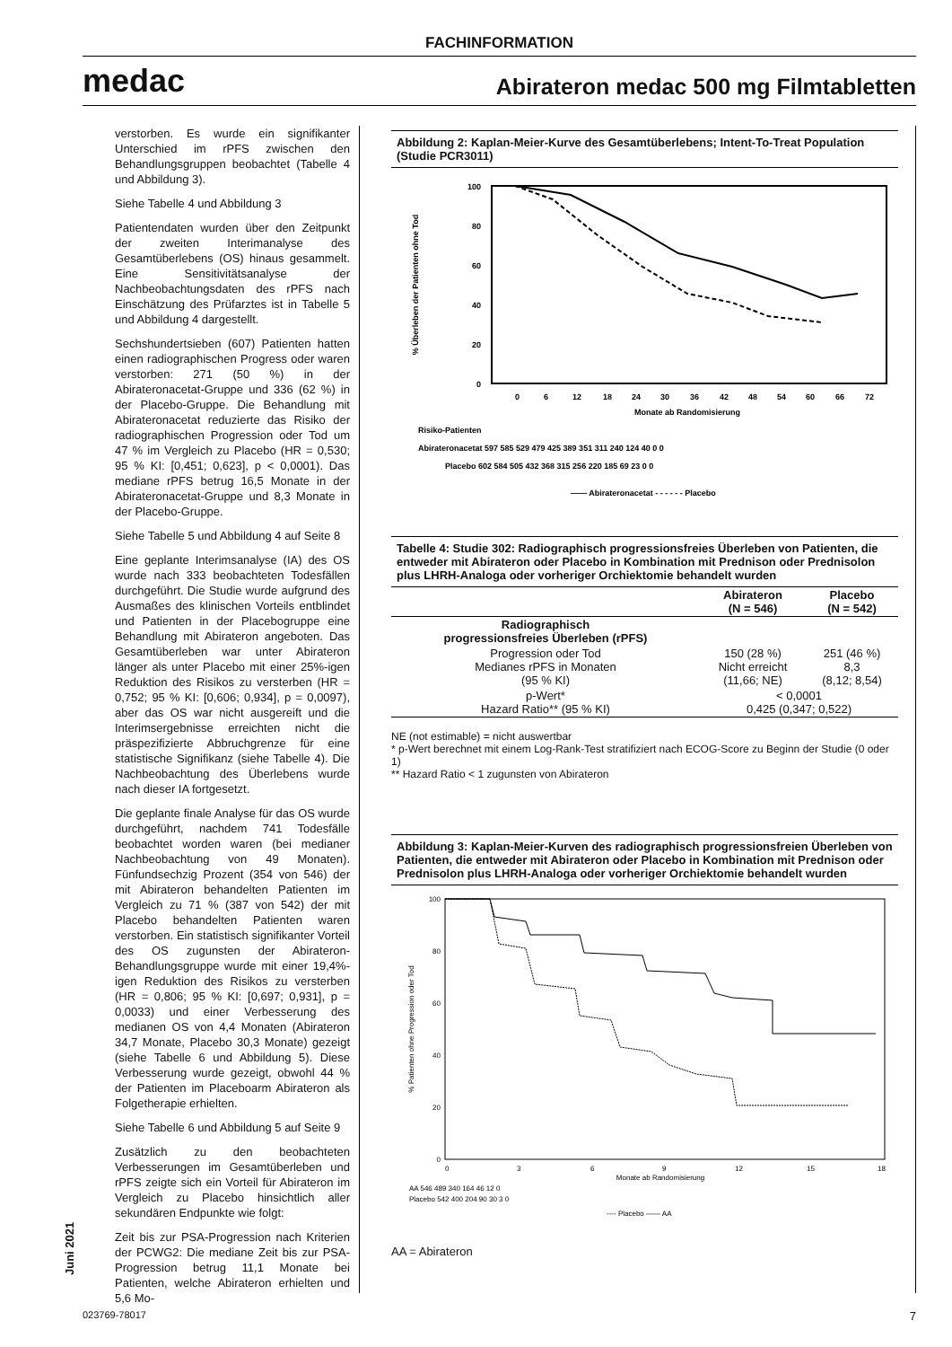FACHINFORMATION
medac Abirateron medac 500 mg Filmtabletten
verstorben. Es wurde ein signifikanter Unterschied im rPFS zwischen den Behandlungsgruppen beobachtet (Tabelle 4 und Abbildung 3).
Siehe Tabelle 4 und Abbildung 3
Patientendaten wurden über den Zeitpunkt der zweiten Interimanalyse des Gesamtüberlebens (OS) hinaus gesammelt. Eine Sensitivitätsanalyse der Nachbeobachtungsdaten des rPFS nach Einschätzung des Prüfarztes ist in Tabelle 5 und Abbildung 4 dargestellt.
Sechshundertsieben (607) Patienten hatten einen radiographischen Progress oder waren verstorben: 271 (50 %) in der Abirateronacetat-Gruppe und 336 (62 %) in der Placebo-Gruppe. Die Behandlung mit Abirateronacetat reduzierte das Risiko der radiographischen Progression oder Tod um 47 % im Vergleich zu Placebo (HR = 0,530; 95 % KI: [0,451; 0,623], p < 0,0001). Das mediane rPFS betrug 16,5 Monate in der Abirateronacetat-Gruppe und 8,3 Monate in der Placebo-Gruppe.
Siehe Tabelle 5 und Abbildung 4 auf Seite 8
Eine geplante Interimsanalyse (IA) des OS wurde nach 333 beobachteten Todesfällen durchgeführt. Die Studie wurde aufgrund des Ausmaßes des klinischen Vorteils entblindet und Patienten in der Placebogruppe eine Behandlung mit Abirateron angeboten. Das Gesamtüberleben war unter Abirateron länger als unter Placebo mit einer 25%-igen Reduktion des Risikos zu versterben (HR = 0,752; 95 % KI: [0,606; 0,934], p = 0,0097), aber das OS war nicht ausgereift und die Interimsergebnisse erreichten nicht die präspezifizierte Abbruchgrenze für eine statistische Signifikanz (siehe Tabelle 4). Die Nachbeobachtung des Überlebens wurde nach dieser IA fortgesetzt.
Die geplante finale Analyse für das OS wurde durchgeführt, nachdem 741 Todesfälle beobachtet worden waren (bei medianer Nachbeobachtung von 49 Monaten). Fünfundsechzig Prozent (354 von 546) der mit Abirateron behandelten Patienten im Vergleich zu 71 % (387 von 542) der mit Placebo behandelten Patienten waren verstorben. Ein statistisch signifikanter Vorteil des OS zugunsten der Abirateron-Behandlungsgruppe wurde mit einer 19,4%-igen Reduktion des Risikos zu versterben (HR = 0,806; 95 % KI: [0,697; 0,931], p = 0,0033) und einer Verbesserung des medianen OS von 4,4 Monaten (Abirateron 34,7 Monate, Placebo 30,3 Monate) gezeigt (siehe Tabelle 6 und Abbildung 5). Diese Verbesserung wurde gezeigt, obwohl 44 % der Patienten im Placeboarm Abirateron als Folgetherapie erhielten.
Siehe Tabelle 6 und Abbildung 5 auf Seite 9
Zusätzlich zu den beobachteten Verbesserungen im Gesamtüberleben und rPFS zeigte sich ein Vorteil für Abirateron im Vergleich zu Placebo hinsichtlich aller sekundären Endpunkte wie folgt:
Zeit bis zur PSA-Progression nach Kriterien der PCWG2: Die mediane Zeit bis zur PSA-Progression betrug 11,1 Monate bei Patienten, welche Abirateron erhielten und 5,6 Mo-
Abbildung 2: Kaplan-Meier-Kurve des Gesamtüberlebens; Intent-To-Treat Population (Studie PCR3011)
% Überleben der Patienten ohne Tod
100
80
60
40
20
0
0
6
12
18
24
30
36
42
48
54
60
66
72
Monate ab Randomisierung
Risiko-Patienten
Abirateronacetat 597 585 529 479 425 389 351 311 240 124 40 0 0
Placebo 602 584 505 432 368 315 256 220 185 69 23 0 0
—— Abirateronacetat - - - - - - Placebo
Tabelle 4: Studie 302: Radiographisch progressionsfreies Überleben von Patienten, die entweder mit Abirateron oder Placebo in Kombination mit Prednison oder Prednisolon plus LHRH-Analoga oder vorheriger Orchiektomie behandelt wurden
| | Abirateron (N = 546) | Placebo (N = 542) |
| --- | --- | --- |
| Radiographisch progressionsfreies Überleben (rPFS) | | |
| Progression oder Tod Medianes rPFS in Monaten (95 % KI) | 150 (28 %) Nicht erreicht (11,66; NE) | 251 (46 %) 8,3 (8,12; 8,54) |
| p-Wert* Hazard Ratio** (95 % KI) | < 0,0001 0,425 (0,347; 0,522) | |
NE (not estimable) = nicht auswertbar
* p-Wert berechnet mit einem Log-Rank-Test stratifiziert nach ECOG-Score zu Beginn der Studie (0 oder 1)
** Hazard Ratio < 1 zugunsten von Abirateron
Abbildung 3: Kaplan-Meier-Kurven des radiographisch progressionsfreien Überleben von Patienten, die entweder mit Abirateron oder Placebo in Kombination mit Prednison oder Prednisolon plus LHRH-Analoga oder vorheriger Orchiektomie behandelt wurden
% Patienten ohne Progression oder Tod
100
80
60
40
20
0
0
3
6
9
12
15
18
Monate ab Randomisierung
AA 546 489 340 164 46 12 0
Placebo 542 400 204 90 30 3 0
---- Placebo —— AA
AA = Abirateron
Juni 2021
023769-78017 7